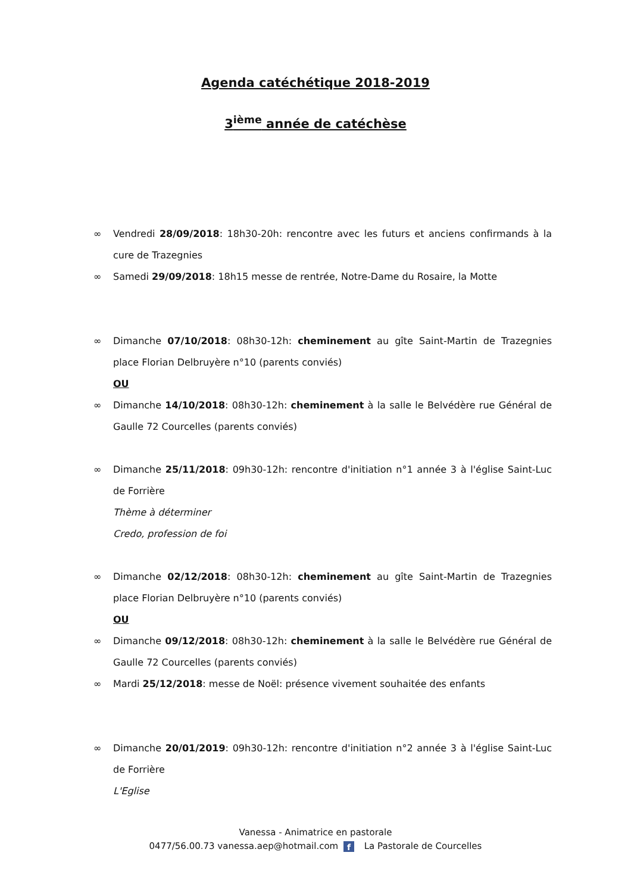Agenda catéchétique 2018-2019
3<sup>ième</sup> année de catéchèse
∞ Vendredi 28/09/2018: 18h30-20h: rencontre avec les futurs et anciens confirmands à la cure de Trazegnies
∞ Samedi 29/09/2018: 18h15 messe de rentrée, Notre-Dame du Rosaire, la Motte
∞ Dimanche 07/10/2018: 08h30-12h: cheminement au gîte Saint-Martin de Trazegnies place Florian Delbruyère n°10 (parents conviés)
OU
∞ Dimanche 14/10/2018: 08h30-12h: cheminement à la salle le Belvédère rue Général de Gaulle 72 Courcelles (parents conviés)
∞ Dimanche 25/11/2018: 09h30-12h: rencontre d'initiation n°1 année 3 à l'église Saint-Luc de Forrière
Thème à déterminer
Credo, profession de foi
∞ Dimanche 02/12/2018: 08h30-12h: cheminement au gîte Saint-Martin de Trazegnies place Florian Delbruyère n°10 (parents conviés)
OU
∞ Dimanche 09/12/2018: 08h30-12h: cheminement à la salle le Belvédère rue Général de Gaulle 72 Courcelles (parents conviés)
∞ Mardi 25/12/2018: messe de Noël: présence vivement souhaitée des enfants
∞ Dimanche 20/01/2019: 09h30-12h: rencontre d'initiation n°2 année 3 à l'église Saint-Luc de Forrière
L'Eglise
Vanessa - Animatrice en pastorale
0477/56.00.73 vanessa.aep@hotmail.com f La Pastorale de Courcelles